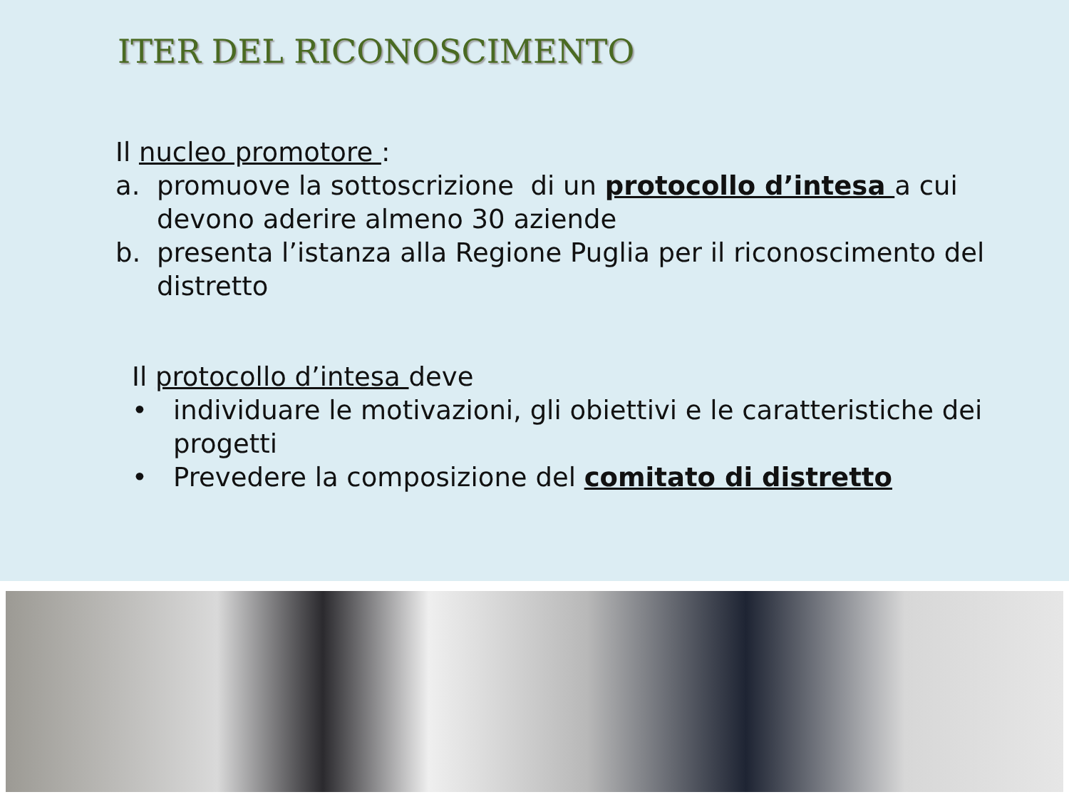ITER DEL RICONOSCIMENTO
Il nucleo promotore :
a. promuove la sottoscrizione di un protocollo d’intesa a cui devono aderire almeno 30 aziende
b. presenta l’istanza alla Regione Puglia per il riconoscimento del distretto
Il protocollo d’intesa deve
• individuare le motivazioni, gli obiettivi e le caratteristiche dei progetti
• Prevedere la composizione del comitato di distretto